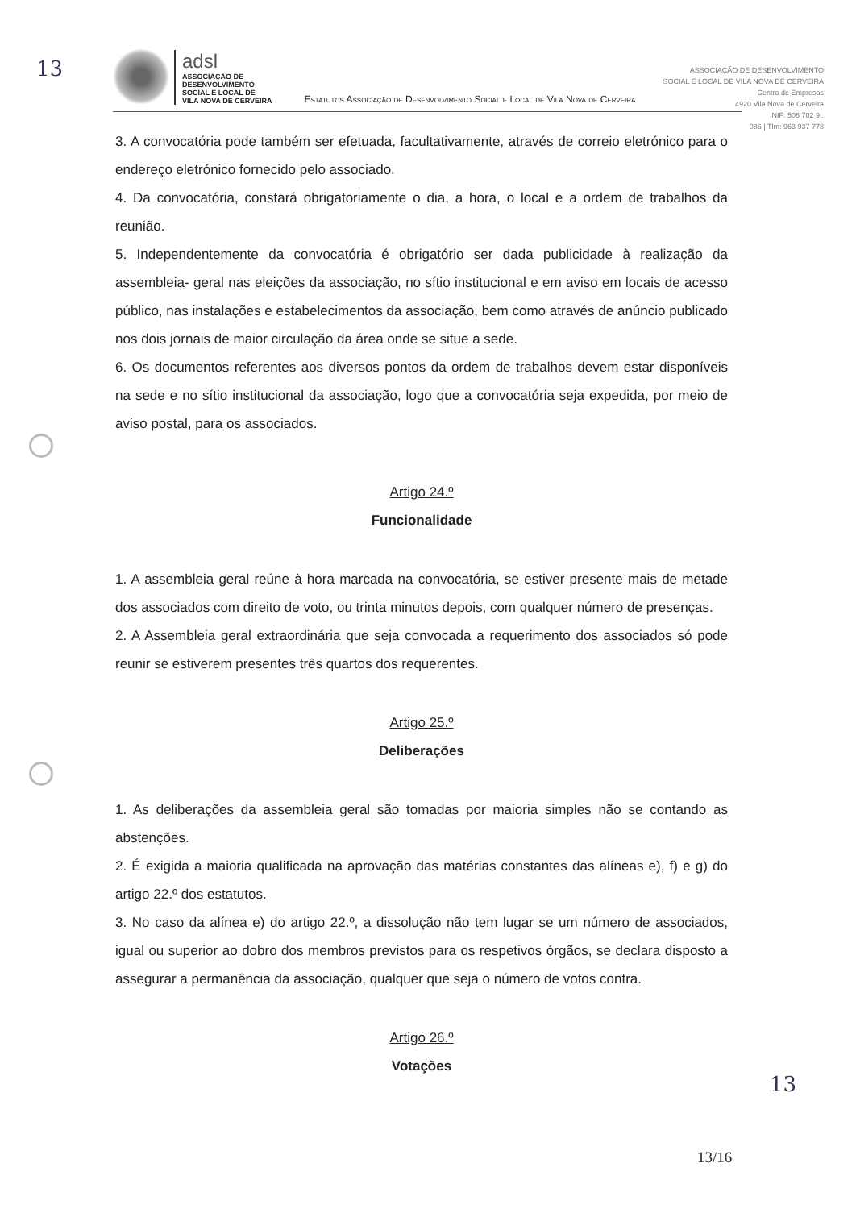13
adsl
ASSOCIAÇÃO DE
DESENVOLVIMENTO
SOCIAL E LOCAL DE
VILA NOVA DE CERVEIRA
Estatutos Associação de Desenvolvimento Social e Local de Vila Nova de Cerveira
ASSOCIAÇÃO DE DESENVOLVIMENTO
SOCIAL E LOCAL DE VILA NOVA DE CERVEIRA
Centro de Empresas
4920 Vila Nova de Cerveira
NIF: 506 702 9..
086 | Tlm: 963 937 778
3. A convocatória pode também ser efetuada, facultativamente, através de correio eletrónico para o endereço eletrónico fornecido pelo associado.
4. Da convocatória, constará obrigatoriamente o dia, a hora, o local e a ordem de trabalhos da reunião.
5. Independentemente da convocatória é obrigatório ser dada publicidade à realização da assembleia- geral nas eleições da associação, no sítio institucional e em aviso em locais de acesso público, nas instalações e estabelecimentos da associação, bem como através de anúncio publicado nos dois jornais de maior circulação da área onde se situe a sede.
6. Os documentos referentes aos diversos pontos da ordem de trabalhos devem estar disponíveis na sede e no sítio institucional da associação, logo que a convocatória seja expedida, por meio de aviso postal, para os associados.
Artigo 24.º
Funcionalidade
1. A assembleia geral reúne à hora marcada na convocatória, se estiver presente mais de metade dos associados com direito de voto, ou trinta minutos depois, com qualquer número de presenças.
2. A Assembleia geral extraordinária que seja convocada a requerimento dos associados só pode reunir se estiverem presentes três quartos dos requerentes.
Artigo 25.º
Deliberações
1. As deliberações da assembleia geral são tomadas por maioria simples não se contando as abstenções.
2. É exigida a maioria qualificada na aprovação das matérias constantes das alíneas e), f) e g) do artigo 22.º dos estatutos.
3. No caso da alínea e) do artigo 22.º, a dissolução não tem lugar se um número de associados, igual ou superior ao dobro dos membros previstos para os respetivos órgãos, se declara disposto a assegurar a permanência da associação, qualquer que seja o número de votos contra.
Artigo 26.º
Votações
13
13/16